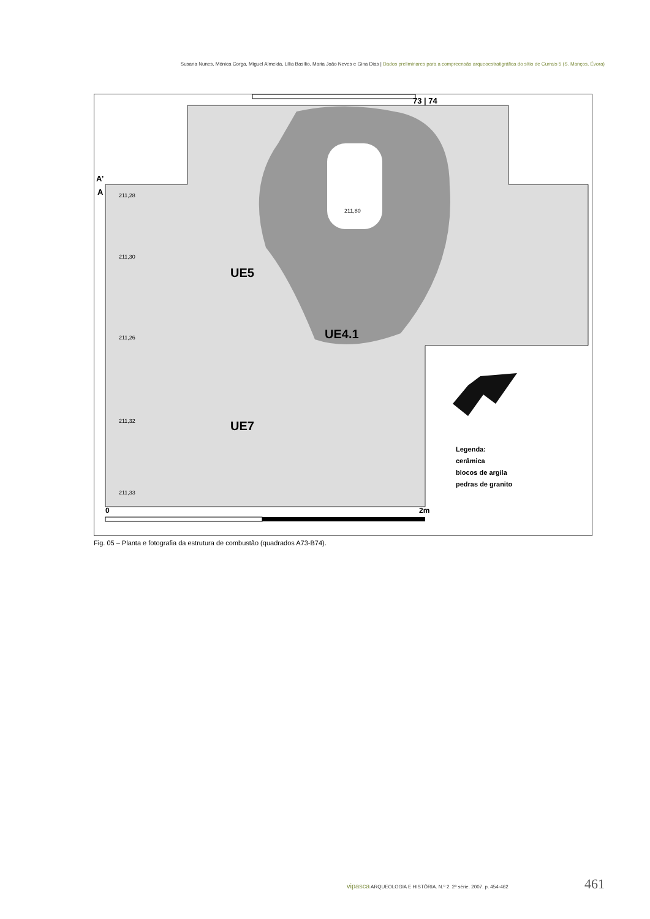Susana Nunes, Mónica Corga, Miguel Almeida, Lília Basílio, Maria João Neves e Gina Dias | Dados preliminares para a compreensão arqueoestratigráfica do sítio de Currais 5 (S. Manços, Évora)
73 | 74
A’
A
UE5
UE4.1
UE7
211,80
211,28
211,30
211,26
211,32
211,33
Legenda:
cerâmica
blocos de argila
pedras de granito
0 2m
Fig. 05 – Planta e fotografia da estrutura de combustão (quadrados A73-B74).
vipasca ARQUEOLOGIA E HISTÓRIA. N.º 2. 2ª série. 2007. p. 454-462
461